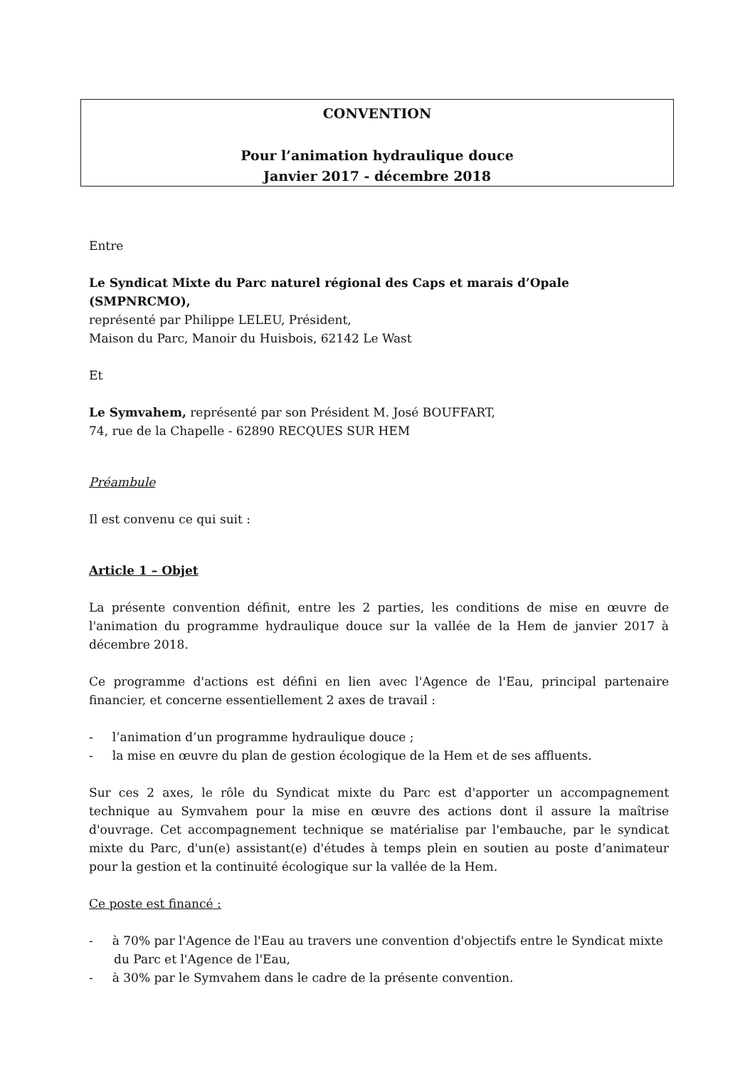CONVENTION
Pour l’animation hydraulique douce
Janvier 2017 - décembre 2018
Entre
Le Syndicat Mixte du Parc naturel régional des Caps et marais d’Opale (SMPNRCMO),
représenté par Philippe LELEU, Président,
Maison du Parc, Manoir du Huisbois, 62142 Le Wast
Et
Le Symvahem, représenté par son Président M. José BOUFFART,
74, rue de la Chapelle - 62890 RECQUES SUR HEM
Préambule
Il est convenu ce qui suit :
Article 1 – Objet
La présente convention définit, entre les 2 parties, les conditions de mise en œuvre de l'animation du programme hydraulique douce sur la vallée de la Hem de janvier 2017 à décembre 2018.
Ce programme d'actions est défini en lien avec l'Agence de l'Eau, principal partenaire financier, et concerne essentiellement 2 axes de travail :
- l’animation d’un programme hydraulique douce ;
- la mise en œuvre du plan de gestion écologique de la Hem et de ses affluents.
Sur ces 2 axes, le rôle du Syndicat mixte du Parc est d'apporter un accompagnement technique au Symvahem pour la mise en œuvre des actions dont il assure la maîtrise d'ouvrage. Cet accompagnement technique se matérialise par l'embauche, par le syndicat mixte du Parc, d'un(e) assistant(e) d'études à temps plein en soutien au poste d’animateur pour la gestion et la continuité écologique sur la vallée de la Hem.
Ce poste est financé :
- à 70% par l'Agence de l'Eau au travers une convention d'objectifs entre le Syndicat mixte du Parc et l'Agence de l'Eau,
- à 30% par le Symvahem dans le cadre de la présente convention.